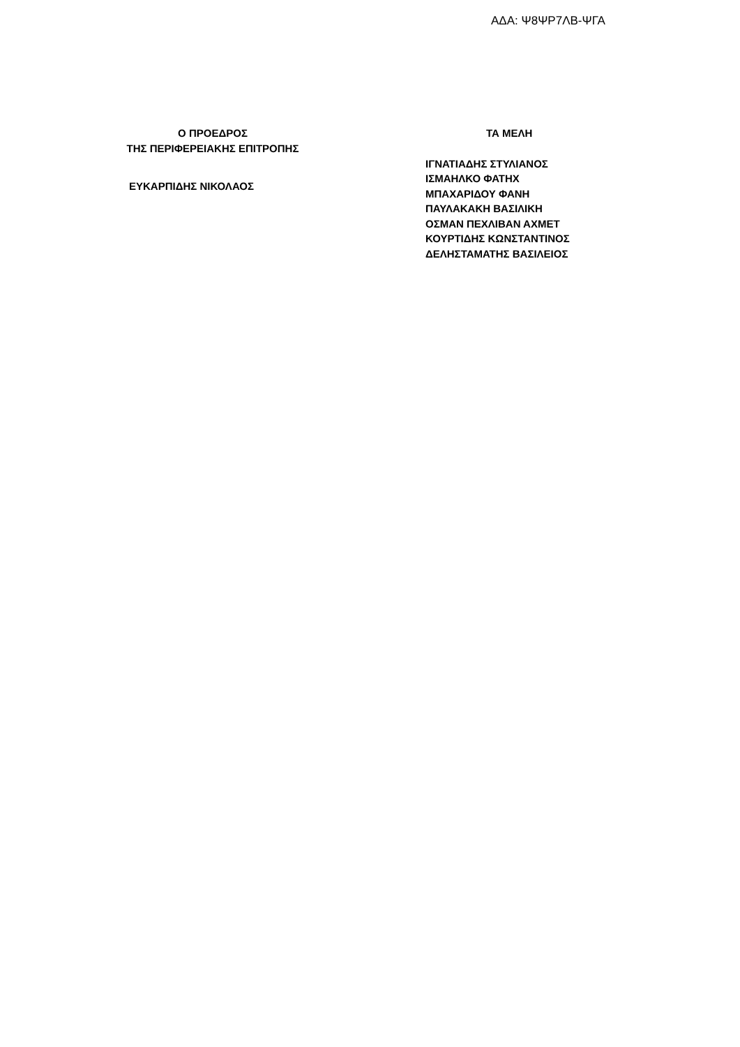ΑΔΑ: Ψ8ΨΡ7ΛΒ-ΨΓΑ
Ο ΠΡΟΕΔΡΟΣ
ΤΗΣ ΠΕΡΙΦΕΡΕΙΑΚΗΣ ΕΠΙΤΡΟΠΗΣ
ΕΥΚΑΡΠΙΔΗΣ ΝΙΚΟΛΑΟΣ
ΤΑ ΜΕΛΗ
ΙΓΝΑΤΙΑΔΗΣ ΣΤΥΛΙΑΝΟΣ
ΙΣΜΑΗΛΚΟ ΦΑΤΗΧ
ΜΠΑΧΑΡΙΔΟΥ ΦΑΝΗ
ΠΑΥΛΑΚΑΚΗ ΒΑΣΙΛΙΚΗ
ΟΣΜΑΝ ΠΕΧΛΙΒΑΝ ΑΧΜΕΤ
ΚΟΥΡΤΙΔΗΣ ΚΩΝΣΤΑΝΤΙΝΟΣ
ΔΕΛΗΣΤΑΜΑΤΗΣ ΒΑΣΙΛΕΙΟΣ